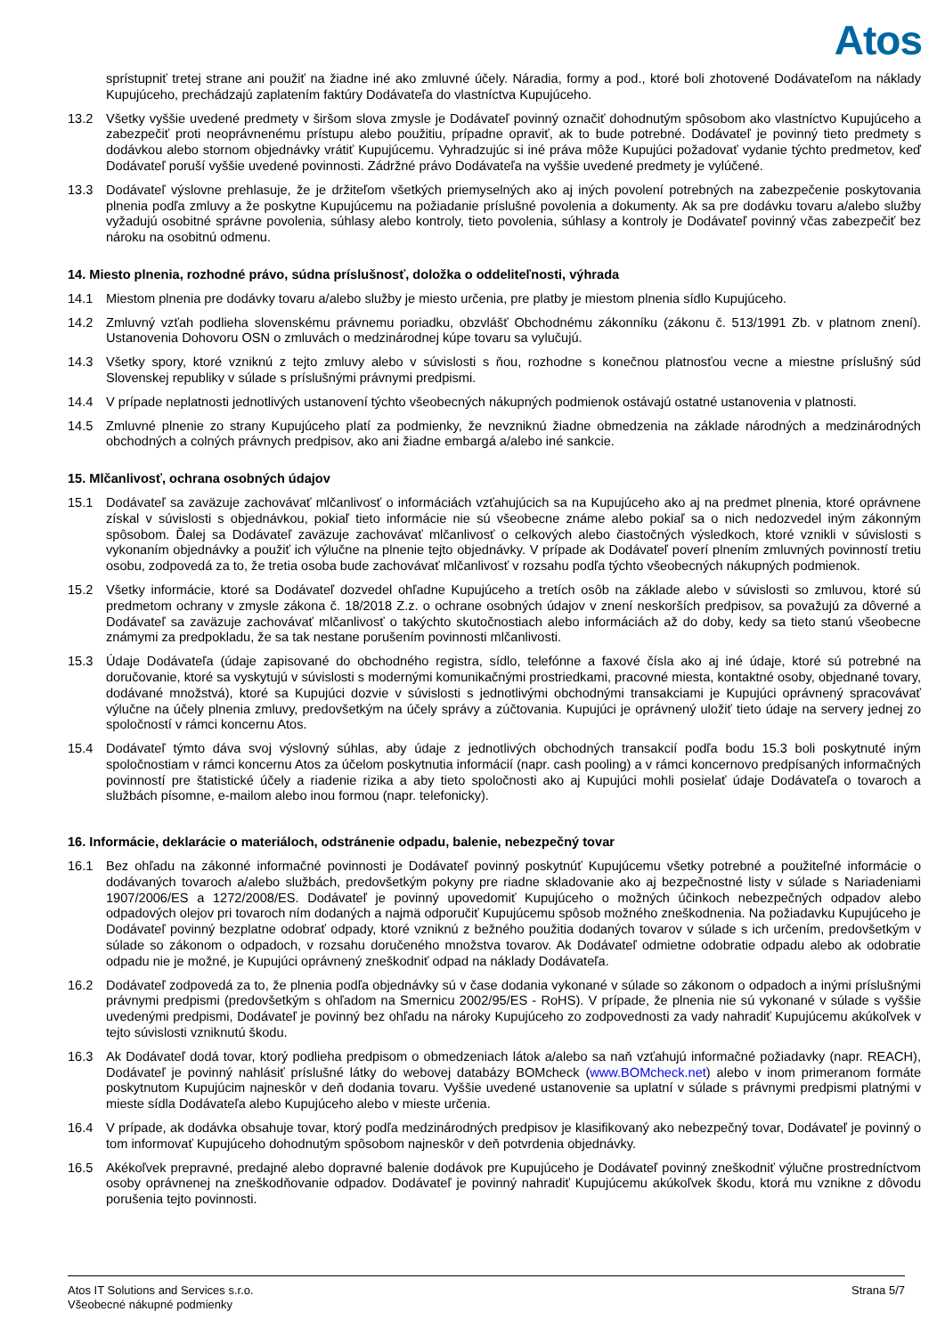Atos
sprístupniť tretej strane ani použiť na žiadne iné ako zmluvné účely. Náradia, formy a pod., ktoré boli zhotovené Dodávateľom na náklady Kupujúceho, prechádzajú zaplatením faktúry Dodávateľa do vlastníctva Kupujúceho.
13.2 Všetky vyššie uvedené predmety v širšom slova zmysle je Dodávateľ povinný označiť dohodnutým spôsobom ako vlastníctvo Kupujúceho a zabezpečiť proti neoprávnenému prístupu alebo použitiu, prípadne opraviť, ak to bude potrebné. Dodávateľ je povinný tieto predmety s dodávkou alebo stornom objednávky vrátiť Kupujúcemu. Vyhradzujúc si iné práva môže Kupujúci požadovať vydanie týchto predmetov, keď Dodávateľ poruší vyššie uvedené povinnosti. Zádržné právo Dodávateľa na vyššie uvedené predmety je vylúčené.
13.3 Dodávateľ výslovne prehlasuje, že je držiteľom všetkých priemyselných ako aj iných povolení potrebných na zabezpečenie poskytovania plnenia podľa zmluvy a že poskytne Kupujúcemu na požiadanie príslušné povolenia a dokumenty. Ak sa pre dodávku tovaru a/alebo služby vyžadujú osobitné správne povolenia, súhlasy alebo kontroly, tieto povolenia, súhlasy a kontroly je Dodávateľ povinný včas zabezpečiť bez nároku na osobitnú odmenu.
14. Miesto plnenia, rozhodné právo, súdna príslušnosť, doložka o oddeliteľnosti, výhrada
14.1 Miestom plnenia pre dodávky tovaru a/alebo služby je miesto určenia, pre platby je miestom plnenia sídlo Kupujúceho.
14.2 Zmluvný vzťah podlieha slovenskému právnemu poriadku, obzvlášť Obchodnému zákonníku (zákonu č. 513/1991 Zb. v platnom znení). Ustanovenia Dohovoru OSN o zmluvách o medzinárodnej kúpe tovaru sa vylučujú.
14.3 Všetky spory, ktoré vzniknú z tejto zmluvy alebo v súvislosti s ňou, rozhodne s konečnou platnosťou vecne a miestne príslušný súd Slovenskej republiky v súlade s príslušnými právnymi predpismi.
14.4 V prípade neplatnosti jednotlivých ustanovení týchto všeobecných nákupných podmienok ostávajú ostatné ustanovenia v platnosti.
14.5 Zmluvné plnenie zo strany Kupujúceho platí za podmienky, že nevzniknú žiadne obmedzenia na základe národných a medzinárodných obchodných a colných právnych predpisov, ako ani žiadne embargá a/alebo iné sankcie.
15. Mlčanlivosť, ochrana osobných údajov
15.1 Dodávateľ sa zaväzuje zachovávať mlčanlivosť o informáciách vzťahujúcich sa na Kupujúceho ako aj na predmet plnenia, ktoré oprávnene získal v súvislosti s objednávkou, pokiaľ tieto informácie nie sú všeobecne známe alebo pokiaľ sa o nich nedozvedel iným zákonným spôsobom. Ďalej sa Dodávateľ zaväzuje zachovávať mlčanlivosť o celkových alebo čiastočných výsledkoch, ktoré vznikli v súvislosti s vykonaním objednávky a použiť ich výlučne na plnenie tejto objednávky. V prípade ak Dodávateľ poverí plnením zmluvných povinností tretiu osobu, zodpovedá za to, že tretia osoba bude zachovávať mlčanlivosť v rozsahu podľa týchto všeobecných nákupných podmienok.
15.2 Všetky informácie, ktoré sa Dodávateľ dozvedel ohľadne Kupujúceho a tretích osôb na základe alebo v súvislosti so zmluvou, ktoré sú predmetom ochrany v zmysle zákona č. 18/2018 Z.z. o ochrane osobných údajov v znení neskorších predpisov, sa považujú za dôverné a Dodávateľ sa zaväzuje zachovávať mlčanlivosť o takýchto skutočnostiach alebo informáciách až do doby, kedy sa tieto stanú všeobecne známymi za predpokladu, že sa tak nestane porušením povinnosti mlčanlivosti.
15.3 Údaje Dodávateľa (údaje zapisované do obchodného registra, sídlo, telefónne a faxové čísla ako aj iné údaje, ktoré sú potrebné na doručovanie, ktoré sa vyskytujú v súvislosti s modernými komunikačnými prostriedkami, pracovné miesta, kontaktné osoby, objednané tovary, dodávané množstvá), ktoré sa Kupujúci dozvie v súvislosti s jednotlivými obchodnými transakciami je Kupujúci oprávnený spracovávať výlučne na účely plnenia zmluvy, predovšetkým na účely správy a zúčtovania. Kupujúci je oprávnený uložiť tieto údaje na servery jednej zo spoločností v rámci koncernu Atos.
15.4 Dodávateľ týmto dáva svoj výslovný súhlas, aby údaje z jednotlivých obchodných transakcií podľa bodu 15.3 boli poskytnuté iným spoločnostiam v rámci koncernu Atos za účelom poskytnutia informácií (napr. cash pooling) a v rámci koncernovo predpísaných informačných povinností pre štatistické účely a riadenie rizika a aby tieto spoločnosti ako aj Kupujúci mohli posielať údaje Dodávateľa o tovaroch a službách písomne, e-mailom alebo inou formou (napr. telefonicky).
16. Informácie, deklarácie o materiáloch, odstránenie odpadu, balenie, nebezpečný tovar
16.1 Bez ohľadu na zákonné informačné povinnosti je Dodávateľ povinný poskytnúť Kupujúcemu všetky potrebné a použiteľné informácie o dodávaných tovaroch a/alebo službách, predovšetkým pokyny pre riadne skladovanie ako aj bezpečnostné listy v súlade s Nariadeniami 1907/2006/ES a 1272/2008/ES. Dodávateľ je povinný upovedomiť Kupujúceho o možných účinkoch nebezpečných odpadov alebo odpadových olejov pri tovaroch ním dodaných a najmä odporučiť Kupujúcemu spôsob možného zneškodnenia. Na požiadavku Kupujúceho je Dodávateľ povinný bezplatne odobrať odpady, ktoré vzniknú z bežného použitia dodaných tovarov v súlade s ich určením, predovšetkým v súlade so zákonom o odpadoch, v rozsahu doručeného množstva tovarov. Ak Dodávateľ odmietne odobratie odpadu alebo ak odobratie odpadu nie je možné, je Kupujúci oprávnený zneškodniť odpad na náklady Dodávateľa.
16.2 Dodávateľ zodpovedá za to, že plnenia podľa objednávky sú v čase dodania vykonané v súlade so zákonom o odpadoch a inými príslušnými právnymi predpismi (predovšetkým s ohľadom na Smernicu 2002/95/ES - RoHS). V prípade, že plnenia nie sú vykonané v súlade s vyššie uvedenými predpismi, Dodávateľ je povinný bez ohľadu na nároky Kupujúceho zo zodpovednosti za vady nahradiť Kupujúcemu akúkoľvek v tejto súvislosti vzniknutú škodu.
16.3 Ak Dodávateľ dodá tovar, ktorý podlieha predpisom o obmedzeniach látok a/alebo sa naň vzťahujú informačné požiadavky (napr. REACH), Dodávateľ je povinný nahlásiť príslušné látky do webovej databázy BOMcheck (www.BOMcheck.net) alebo v inom primeranom formáte poskytnutom Kupujúcim najneskôr v deň dodania tovaru. Vyššie uvedené ustanovenie sa uplatní v súlade s právnymi predpismi platnými v mieste sídla Dodávateľa alebo Kupujúceho alebo v mieste určenia.
16.4 V prípade, ak dodávka obsahuje tovar, ktorý podľa medzinárodných predpisov je klasifikovaný ako nebezpečný tovar, Dodávateľ je povinný o tom informovať Kupujúceho dohodnutým spôsobom najneskôr v deň potvrdenia objednávky.
16.5 Akékoľvek prepravné, predajné alebo dopravné balenie dodávok pre Kupujúceho je Dodávateľ povinný zneškodniť výlučne prostredníctvom osoby oprávnenej na zneškodňovanie odpadov. Dodávateľ je povinný nahradiť Kupujúcemu akúkoľvek škodu, ktorá mu vznikne z dôvodu porušenia tejto povinnosti.
Atos IT Solutions and Services s.r.o.
Všeobecné nákupné podmienky
Strana 5/7